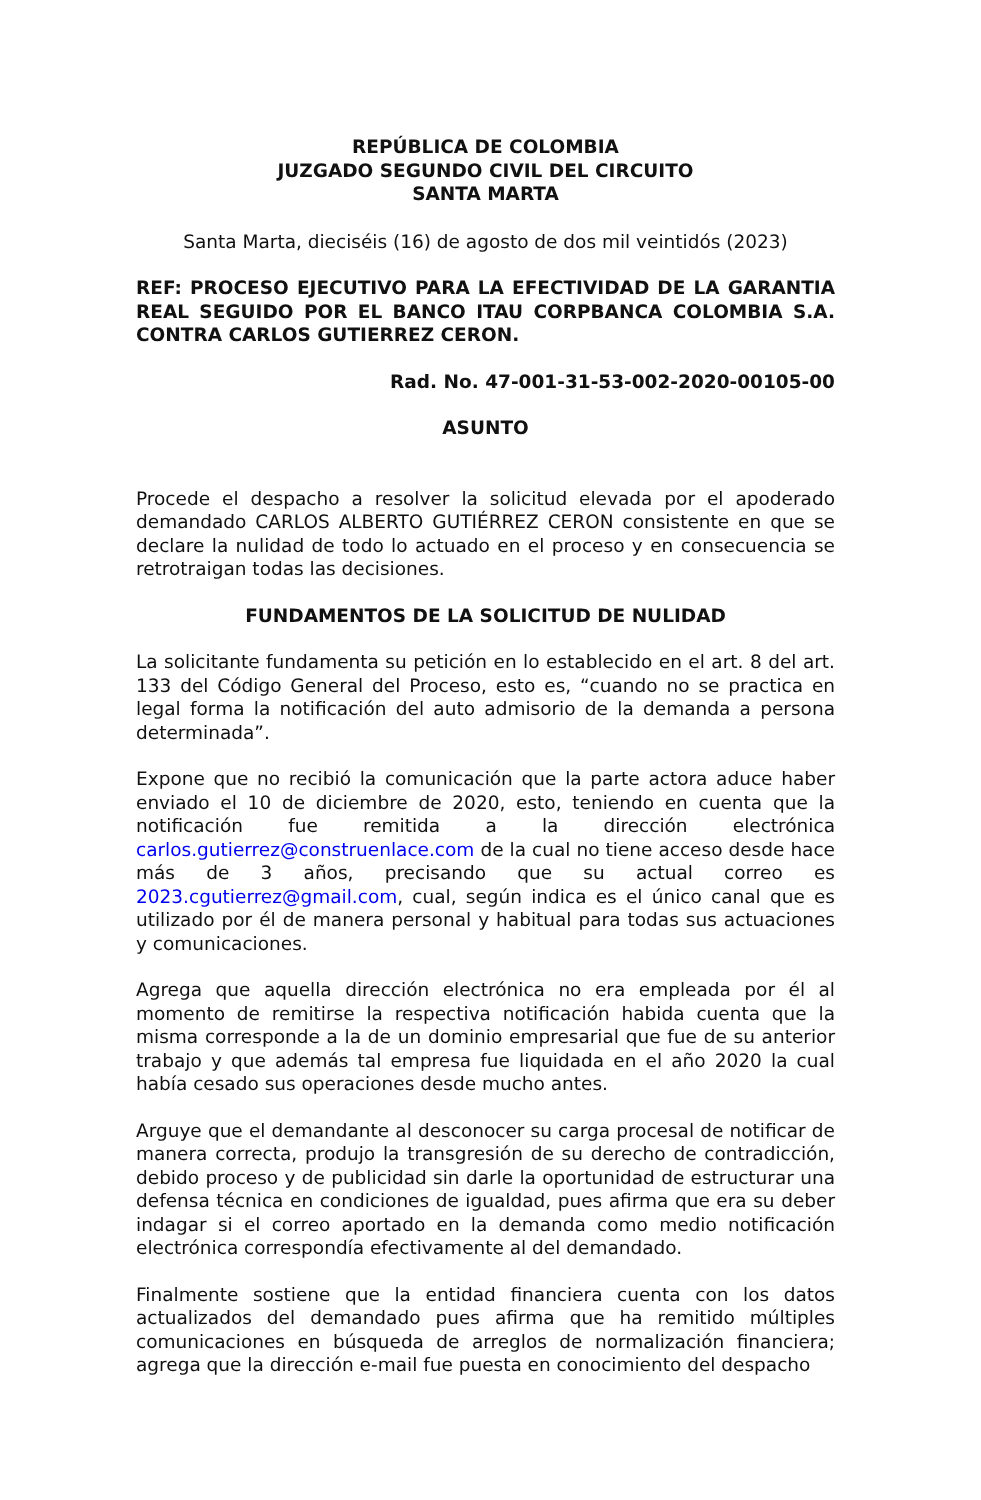REPÚBLICA DE COLOMBIA
JUZGADO SEGUNDO CIVIL DEL CIRCUITO
SANTA MARTA
Santa Marta, dieciséis (16) de agosto de dos mil veintidós (2023)
REF: PROCESO EJECUTIVO PARA LA EFECTIVIDAD DE LA GARANTIA REAL SEGUIDO POR EL BANCO ITAU CORPBANCA COLOMBIA S.A. CONTRA CARLOS GUTIERREZ CERON.
Rad. No. 47-001-31-53-002-2020-00105-00
ASUNTO
Procede el despacho a resolver la solicitud elevada por el apoderado demandado CARLOS ALBERTO GUTIÉRREZ CERON consistente en que se declare la nulidad de todo lo actuado en el proceso y en consecuencia se retrotraigan todas las decisiones.
FUNDAMENTOS DE LA SOLICITUD DE NULIDAD
La solicitante fundamenta su petición en lo establecido en el art. 8 del art. 133 del Código General del Proceso, esto es, “cuando no se practica en legal forma la notificación del auto admisorio de la demanda a persona determinada”.
Expone que no recibió la comunicación que la parte actora aduce haber enviado el 10 de diciembre de 2020, esto, teniendo en cuenta que la notificación fue remitida a la dirección electrónica carlos.gutierrez@construenlace.com de la cual no tiene acceso desde hace más de 3 años, precisando que su actual correo es 2023.cgutierrez@gmail.com, cual, según indica es el único canal que es utilizado por él de manera personal y habitual para todas sus actuaciones y comunicaciones.
Agrega que aquella dirección electrónica no era empleada por él al momento de remitirse la respectiva notificación habida cuenta que la misma corresponde a la de un dominio empresarial que fue de su anterior trabajo y que además tal empresa fue liquidada en el año 2020 la cual había cesado sus operaciones desde mucho antes.
Arguye que el demandante al desconocer su carga procesal de notificar de manera correcta, produjo la transgresión de su derecho de contradicción, debido proceso y de publicidad sin darle la oportunidad de estructurar una defensa técnica en condiciones de igualdad, pues afirma que era su deber indagar si el correo aportado en la demanda como medio notificación electrónica correspondía efectivamente al del demandado.
Finalmente sostiene que la entidad financiera cuenta con los datos actualizados del demandado pues afirma que ha remitido múltiples comunicaciones en búsqueda de arreglos de normalización financiera; agrega que la dirección e-mail fue puesta en conocimiento del despacho